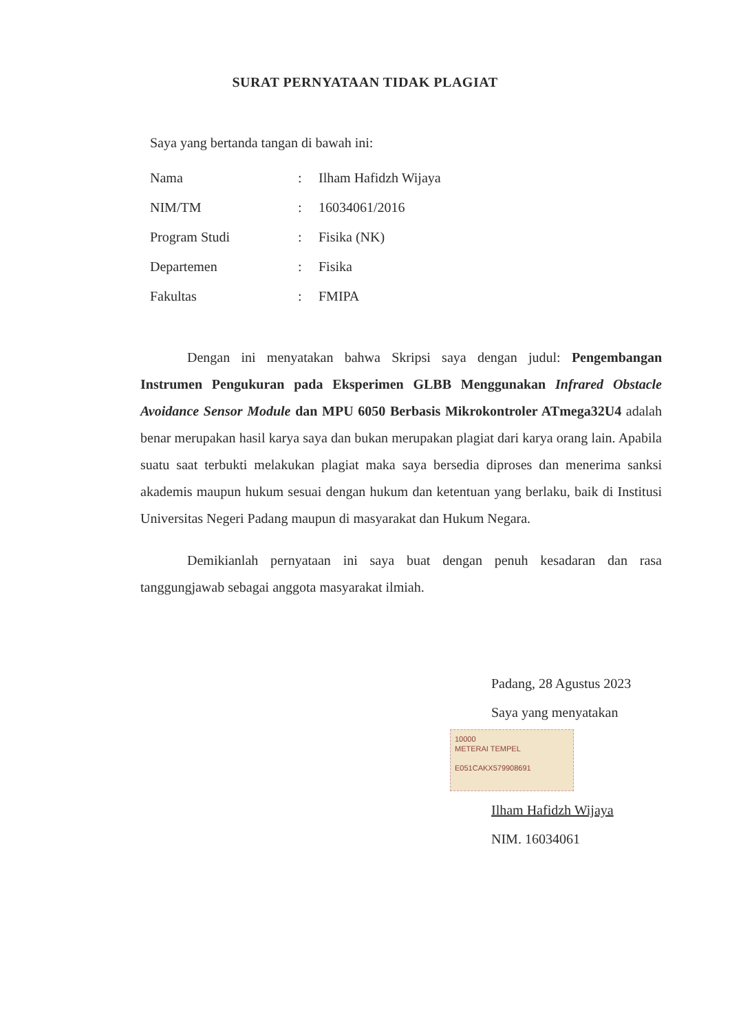SURAT PERNYATAAN TIDAK PLAGIAT
Saya yang bertanda tangan di bawah ini:
| Nama | : | Ilham Hafidzh Wijaya |
| NIM/TM | : | 16034061/2016 |
| Program Studi | : | Fisika (NK) |
| Departemen | : | Fisika |
| Fakultas | : | FMIPA |
Dengan ini menyatakan bahwa Skripsi saya dengan judul: Pengembangan Instrumen Pengukuran pada Eksperimen GLBB Menggunakan Infrared Obstacle Avoidance Sensor Module dan MPU 6050 Berbasis Mikrokontroler ATmega32U4 adalah benar merupakan hasil karya saya dan bukan merupakan plagiat dari karya orang lain. Apabila suatu saat terbukti melakukan plagiat maka saya bersedia diproses dan menerima sanksi akademis maupun hukum sesuai dengan hukum dan ketentuan yang berlaku, baik di Institusi Universitas Negeri Padang maupun di masyarakat dan Hukum Negara.
Demikianlah pernyataan ini saya buat dengan penuh kesadaran dan rasa tanggungjawab sebagai anggota masyarakat ilmiah.
Padang, 28 Agustus 2023
Saya yang menyatakan
10000
METERAI TEMPEL
E051CAKX579908691
Ilham Hafidzh Wijaya
NIM. 16034061